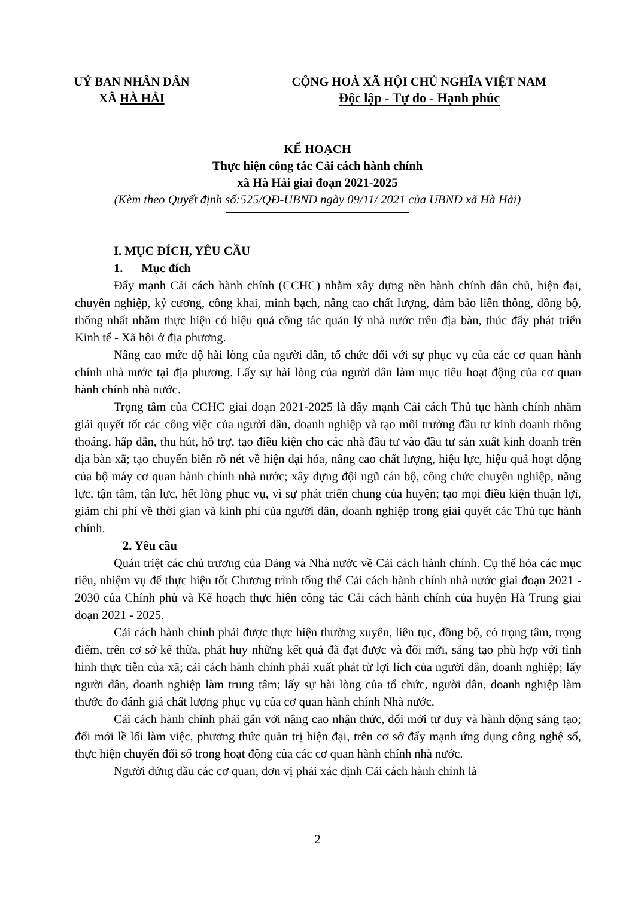UỶ BAN NHÂN DÂN
XÃ HÀ HẢI
CỘNG HOÀ XÃ HỘI CHỦ NGHĨA VIỆT NAM
Độc lập - Tự do - Hạnh phúc
KẾ HOẠCH
Thực hiện công tác Cải cách hành chính
xã Hà Hải giai đoạn 2021-2025
(Kèm theo Quyết định số:525/QĐ-UBND ngày 09/11/ 2021 của UBND xã Hà Hải)
I. MỤC ĐÍCH, YÊU CẦU
1. Mục đích
Đẩy mạnh Cải cách hành chính (CCHC) nhằm xây dựng nền hành chính dân chủ, hiện đại, chuyên nghiệp, kỷ cương, công khai, minh bạch, nâng cao chất lượng, đảm bảo liên thông, đồng bộ, thống nhất nhằm thực hiện có hiệu quả công tác quản lý nhà nước trên địa bàn, thúc đẩy phát triển Kinh tế - Xã hội ở địa phương.
Nâng cao mức độ hài lòng của người dân, tổ chức đối với sự phục vụ của các cơ quan hành chính nhà nước tại địa phương. Lấy sự hài lòng của người dân làm mục tiêu hoạt động của cơ quan hành chính nhà nước.
Trọng tâm của CCHC giai đoạn 2021-2025 là đẩy mạnh Cải cách Thủ tục hành chính nhằm giải quyết tốt các công việc của người dân, doanh nghiệp và tạo môi trường đầu tư kinh doanh thông thoáng, hấp dẫn, thu hút, hỗ trợ, tạo điều kiện cho các nhà đầu tư vào đầu tư sản xuất kinh doanh trên địa bàn xã; tạo chuyển biến rõ nét về hiện đại hóa, nâng cao chất lượng, hiệu lực, hiệu quả hoạt động của bộ máy cơ quan hành chính nhà nước; xây dựng đội ngũ cán bộ, công chức chuyên nghiệp, năng lực, tận tâm, tận lực, hết lòng phục vụ, vì sự phát triển chung của huyện; tạo mọi điều kiện thuận lợi, giảm chi phí về thời gian và kinh phí của người dân, doanh nghiệp trong giải quyết các Thủ tục hành chính.
2. Yêu cầu
Quán triệt các chủ trương của Đảng và Nhà nước về Cải cách hành chính. Cụ thể hóa các mục tiêu, nhiệm vụ để thực hiện tốt Chương trình tổng thể Cải cách hành chính nhà nước giai đoạn 2021 - 2030 của Chính phủ và Kế hoạch thực hiện công tác Cải cách hành chính của huyện Hà Trung giai đoạn 2021 - 2025.
Cải cách hành chính phải được thực hiện thường xuyên, liên tục, đồng bộ, có trọng tâm, trọng điểm, trên cơ sở kế thừa, phát huy những kết quả đã đạt được và đổi mới, sáng tạo phù hợp với tình hình thực tiễn của xã; cải cách hành chính phải xuất phát từ lợi lích của người dân, doanh nghiệp; lấy người dân, doanh nghiệp làm trung tâm; lấy sự hài lòng của tổ chức, người dân, doanh nghiệp làm thước đo đánh giá chất lượng phục vụ của cơ quan hành chính Nhà nước.
Cải cách hành chính phải gắn với nâng cao nhận thức, đổi mới tư duy và hành động sáng tạo; đổi mới lề lối làm việc, phương thức quản trị hiện đại, trên cơ sở đẩy mạnh ứng dụng công nghệ số, thực hiện chuyển đổi số trong hoạt động của các cơ quan hành chính nhà nước.
Người đứng đầu các cơ quan, đơn vị phải xác định Cải cách hành chính là
2